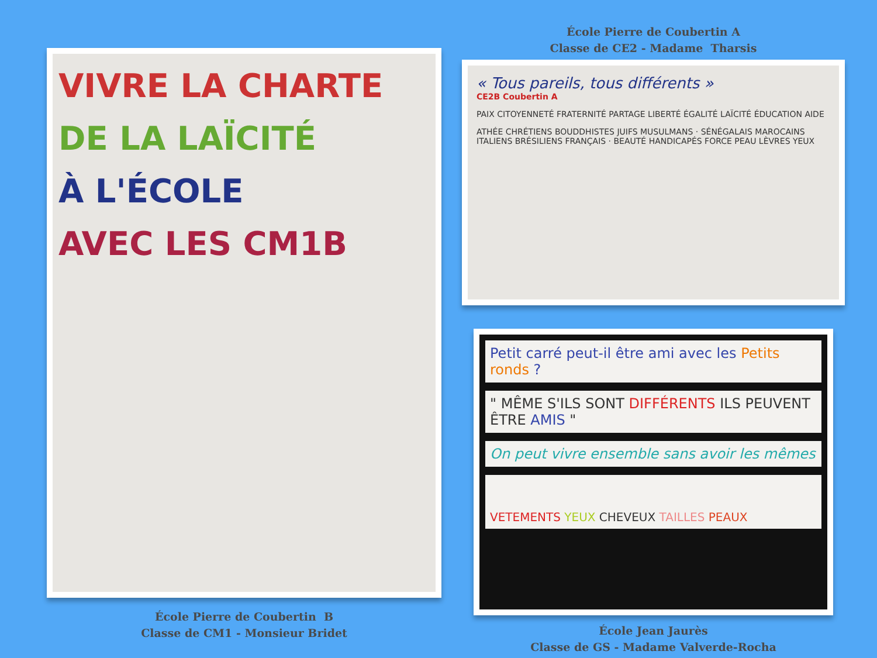VIVRE LA CHARTE
DE LA LAÏCITÉ
À L'ÉCOLE
AVEC LES CM1B
École Pierre de Coubertin B
Classe de CM1 - Monsieur Bridet
École Pierre de Coubertin A
Classe de CE2 - Madame Tharsis
« Tous pareils, tous différents »
CE2B Coubertin A
PAIX CITOYENNETÉ FRATERNITÉ PARTAGE LIBERTÉ ÉGALITÉ LAÏCITÉ ÉDUCATION AIDE
ATHÉE CHRÉTIENS BOUDDHISTES JUIFS MUSULMANS · SÉNÉGALAIS MAROCAINS ITALIENS BRÉSILIENS FRANÇAIS · BEAUTÉ HANDICAPÉS FORCE PEAU LÈVRES YEUX
Petit carré peut-il être ami avec les Petits ronds ?
" MÊME S'ILS SONT DIFFÉRENTS ILS PEUVENT ÊTRE AMIS "
On peut vivre ensemble sans avoir les mêmes
VETEMENTS YEUX CHEVEUX TAILLES PEAUX
École Jean Jaurès
Classe de GS - Madame Valverde-Rocha